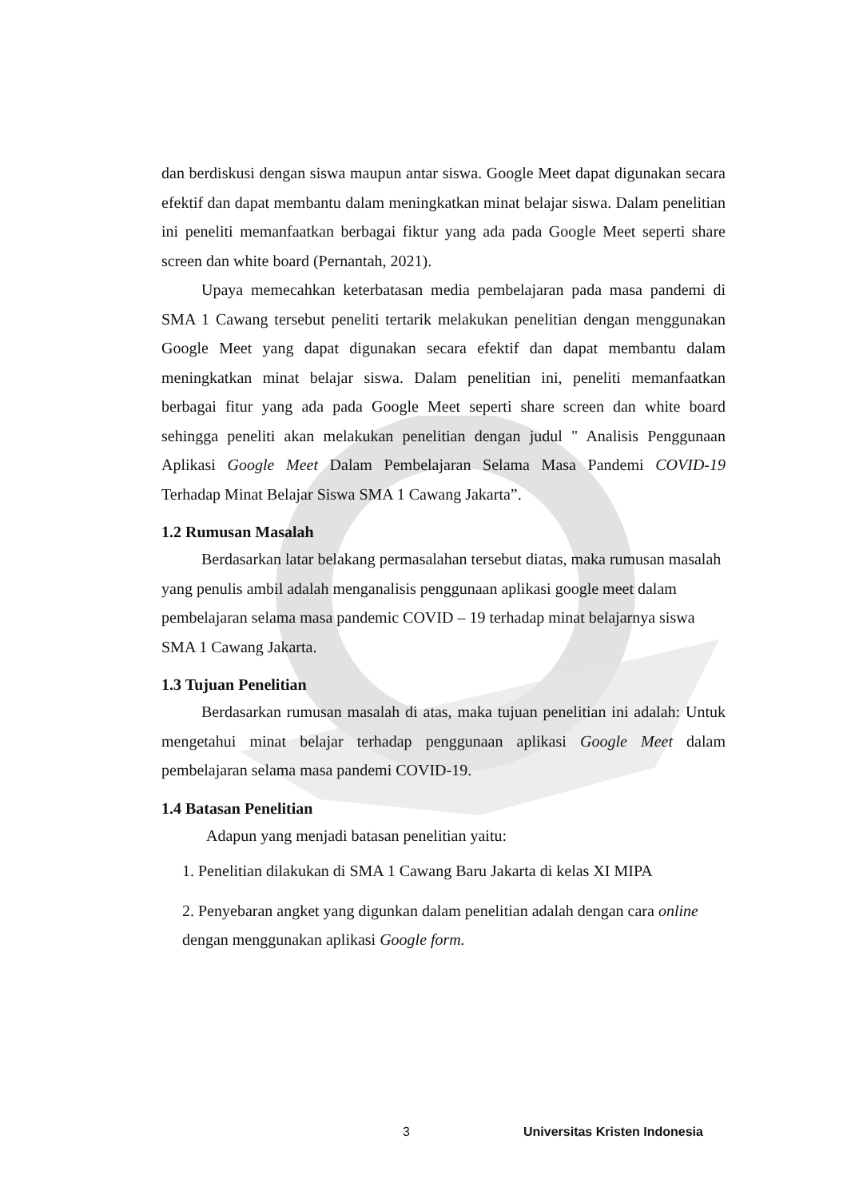dan berdiskusi dengan siswa maupun antar siswa. Google Meet dapat digunakan secara efektif dan dapat membantu dalam meningkatkan minat belajar siswa. Dalam penelitian ini peneliti memanfaatkan berbagai fiktur yang ada pada Google Meet seperti share screen dan white board (Pernantah, 2021).
Upaya memecahkan keterbatasan media pembelajaran pada masa pandemi di SMA 1 Cawang tersebut peneliti tertarik melakukan penelitian dengan menggunakan Google Meet yang dapat digunakan secara efektif dan dapat membantu dalam meningkatkan minat belajar siswa. Dalam penelitian ini, peneliti memanfaatkan berbagai fitur yang ada pada Google Meet seperti share screen dan white board sehingga peneliti akan melakukan penelitian dengan judul " Analisis Penggunaan Aplikasi Google Meet Dalam Pembelajaran Selama Masa Pandemi COVID-19 Terhadap Minat Belajar Siswa SMA 1 Cawang Jakarta”.
1.2 Rumusan Masalah
Berdasarkan latar belakang permasalahan tersebut diatas, maka rumusan masalah yang penulis ambil adalah menganalisis penggunaan aplikasi google meet dalam pembelajaran selama masa pandemic COVID – 19 terhadap minat belajarnya siswa SMA 1 Cawang Jakarta.
1.3 Tujuan Penelitian
Berdasarkan rumusan masalah di atas, maka tujuan penelitian ini adalah: Untuk mengetahui minat belajar terhadap penggunaan aplikasi Google Meet dalam pembelajaran selama masa pandemi COVID-19.
1.4 Batasan Penelitian
Adapun yang menjadi batasan penelitian yaitu:
1. Penelitian dilakukan di SMA 1 Cawang Baru Jakarta di kelas XI MIPA
2. Penyebaran angket yang digunkan dalam penelitian adalah dengan cara online dengan menggunakan aplikasi Google form.
3 Universitas Kristen Indonesia